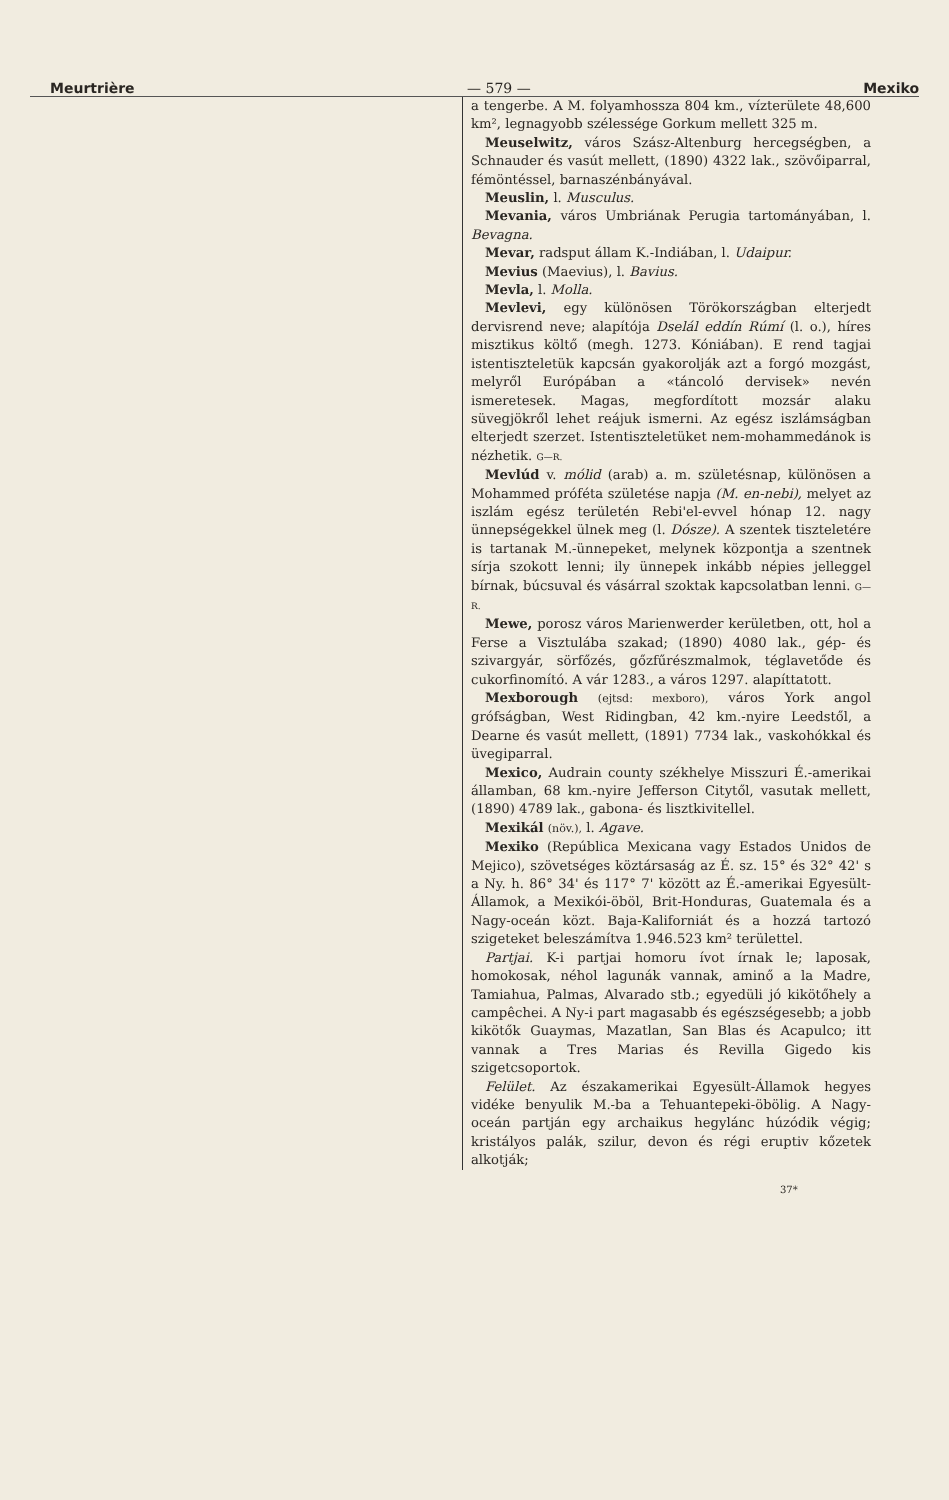Meurtrière — 579 — Mexiko
a tengerbe. A M. folyamhossza 804 km., vízterülete 48,600 km², legnagyobb szélessége Gorkum mellett 325 m.
Meuselwitz, város Szász-Altenburg hercegségben, a Schnauder és vasút mellett, (1890) 4322 lak., szövőiparral, fémöntéssel, barnaszénbányával.
Meuslin, l. Musculus.
Mevania, város Umbriának Perugia tartományában, l. Bevagna.
Mevar, radsput állam K.-Indiában, l. Udaipur.
Mevius (Maevius), l. Bavius.
Mevla, l. Molla.
Mevlevi, egy különösen Törökországban elterjedt dervisrend neve; alapítója Dselál eddín Rúmí (l. o.), híres misztikus költő (megh. 1273. Kóniában). E rend tagjai istentiszteletük kapcsán gyakorolják azt a forgó mozgást, melyről Európában a «táncoló dervisek» nevén ismeretesek. Magas, megfordított mozsár alaku süvegjökről lehet reájuk ismerni. Az egész iszlámságban elterjedt szerzet. Istentiszteletüket nem-mohammedánok is nézhetik. G—R.
Mevlúd v. mólid (arab) a. m. születésnap, különösen a Mohammed próféta születése napja (M. en-nebi), melyet az iszlám egész területén Rebi'el-evvel hónap 12. nagy ünnepségekkel ülnek meg (l. Dósze). A szentek tiszteletére is tartanak M.-ünnepeket, melynek központja a szentnek sírja szokott lenni; ily ünnepek inkább népies jelleggel bírnak, búcsuval és vásárral szoktak kapcsolatban lenni. G—R.
Mewe, porosz város Marienwerder kerületben, ott, hol a Ferse a Visztulába szakad; (1890) 4080 lak., gép- és szivargyár, sörfőzés, gőzfűrészmalmok, téglavetőde és cukorfinomító. A vár 1283., a város 1297. alapíttatott.
Mexborough (ejtsd: mexboro), város York angol grófságban, West Ridingban, 42 km.-nyire Leedstől, a Dearne és vasút mellett, (1891) 7734 lak., vaskohókkal és üvegiparral.
Mexico, Audrain county székhelye Misszuri É.-amerikai államban, 68 km.-nyire Jefferson Citytől, vasutak mellett, (1890) 4789 lak., gabona- és lisztkivitellel.
Mexikál (növ.), l. Agave.
Mexiko (República Mexicana vagy Estados Unidos de Mejico), szövetséges köztársaság az É. sz. 15° és 32° 42' s a Ny. h. 86° 34' és 117° 7' között az É.-amerikai Egyesült-Államok, a Mexikói-öböl, Brit-Honduras, Guatemala és a Nagy-oceán közt. Baja-Kaliforniát és a hozzá tartozó szigeteket beleszámítva 1.946.523 km² területtel.
Partjai. K-i partjai homoru ívot írnak le; laposak, homokosak, néhol lagunák vannak, aminő a la Madre, Tamiahua, Palmas, Alvarado stb.; egyedüli jó kikötőhely a campêchei. A Ny-i part magasabb és egészségesebb; a jobb kikötők Guaymas, Mazatlan, San Blas és Acapulco; itt vannak a Tres Marias és Revilla Gigedo kis szigetcsoportok.
Felület. Az északamerikai Egyesült-Államok hegyes vidéke benyulik M.-ba a Tehuantepeki-öbölig. A Nagy-oceán partján egy archaikus hegylánc húzódik végig; kristályos palák, szilur, devon és régi eruptiv kőzetek alkotják;
37*